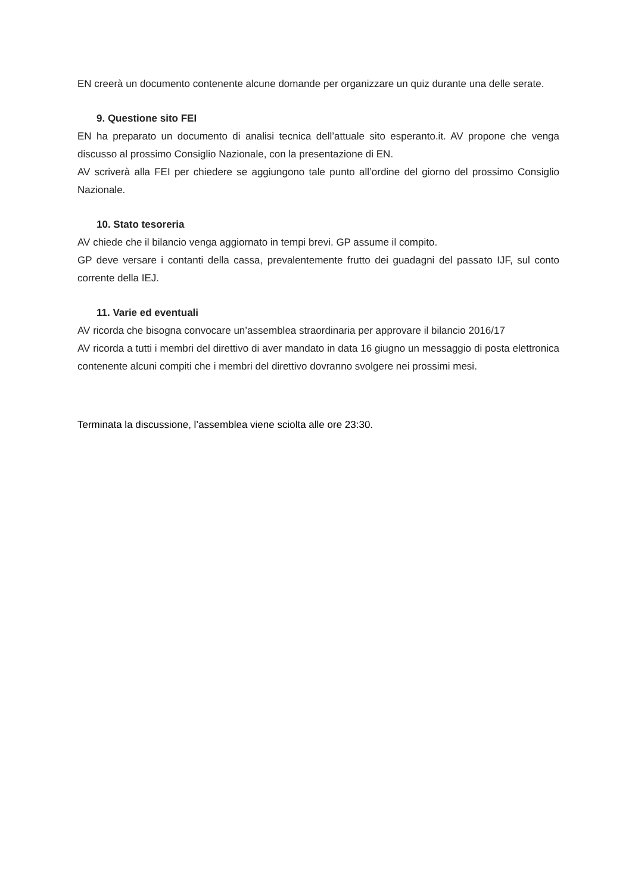EN creerà un documento contenente alcune domande per organizzare un quiz durante una delle serate.
9. Questione sito FEI
EN ha preparato un documento di analisi tecnica dell’attuale sito esperanto.it. AV propone che venga discusso al prossimo Consiglio Nazionale, con la presentazione di EN.
AV scriverà alla FEI per chiedere se aggiungono tale punto all’ordine del giorno del prossimo Consiglio Nazionale.
10. Stato tesoreria
AV chiede che il bilancio venga aggiornato in tempi brevi. GP assume il compito.
GP deve versare i contanti della cassa, prevalentemente frutto dei guadagni del passato IJF, sul conto corrente della IEJ.
11. Varie ed eventuali
AV ricorda che bisogna convocare un’assemblea straordinaria per approvare il bilancio 2016/17
AV ricorda a tutti i membri del direttivo di aver mandato in data 16 giugno un messaggio di posta elettronica contenente alcuni compiti che i membri del direttivo dovranno svolgere nei prossimi mesi.
Terminata la discussione, l’assemblea viene sciolta alle ore 23:30.